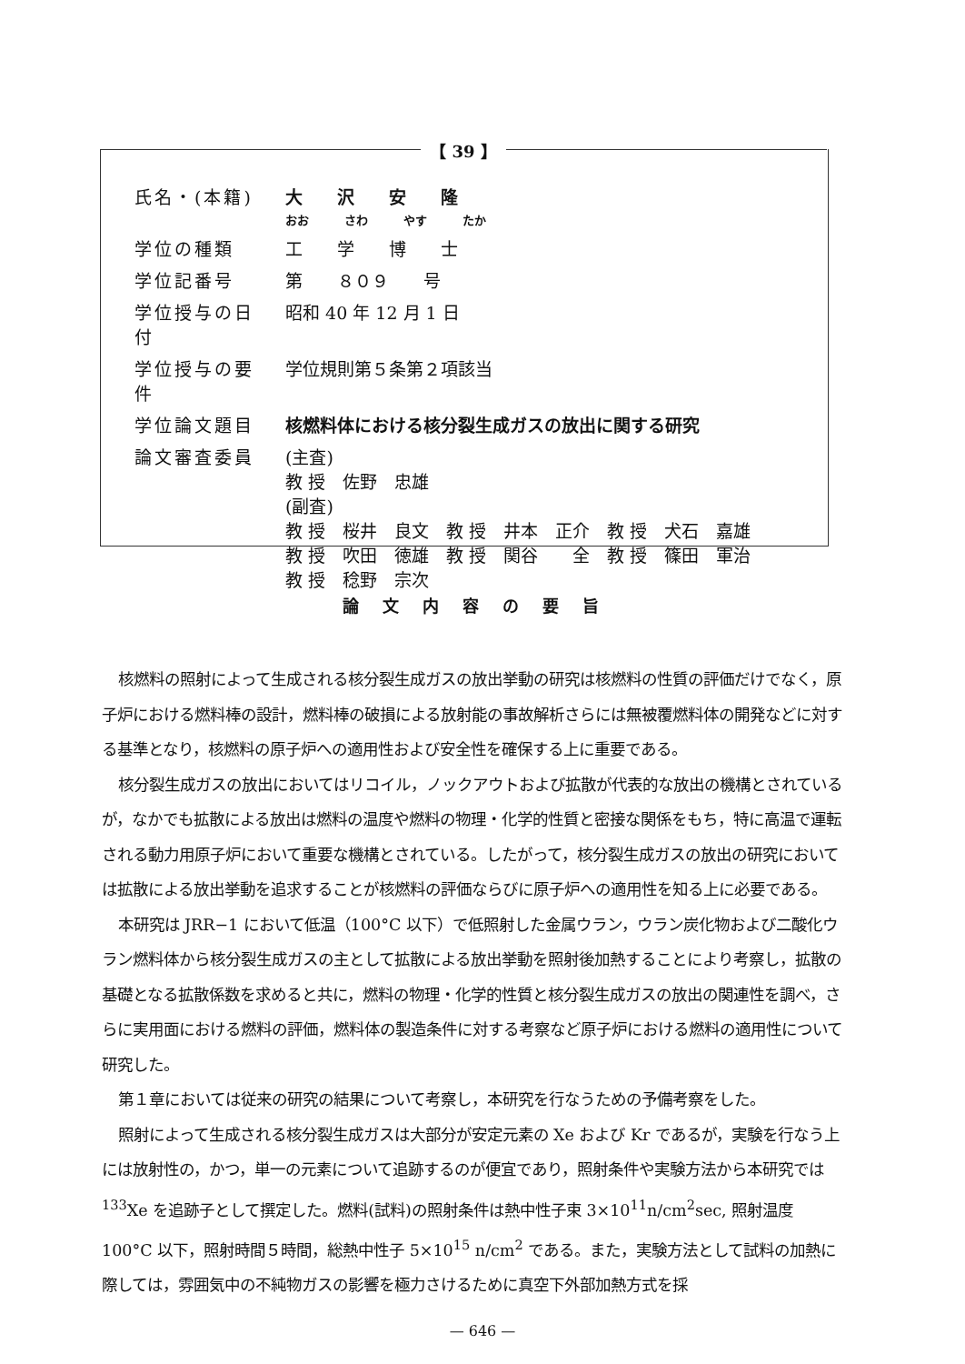【 39 】
| 氏名・(本籍) | 大 沢 安 隆 おお さわ やす たか |
| 学位の種類 | 工 学 博 士 |
| 学位記番号 | 第 ８０９ 号 |
| 学位授与の日付 | 昭和 40 年 12 月 1 日 |
| 学位授与の要件 | 学位規則第５条第２項該当 |
| 学位論文題目 | 核燃料体における核分裂生成ガスの放出に関する研究 |
| 論文審査委員 | (主査) 教 授 佐野 忠雄 (副査) 教 授 桜井 良文 教 授 井本 正介 教 授 犬石 嘉雄 教 授 吹田 徳雄 教 授 関谷 全 教 授 篠田 軍治 教 授 稔野 宗次 |
論文内容の要旨
核燃料の照射によって生成される核分裂生成ガスの放出挙動の研究は核燃料の性質の評価だけでなく，原子炉における燃料棒の設計，燃料棒の破損による放射能の事故解析さらには無被覆燃料体の開発などに対する基準となり，核燃料の原子炉への適用性および安全性を確保する上に重要である。
核分裂生成ガスの放出においてはリコイル，ノックアウトおよび拡散が代表的な放出の機構とされているが，なかでも拡散による放出は燃料の温度や燃料の物理・化学的性質と密接な関係をもち，特に高温で運転される動力用原子炉において重要な機構とされている。したがって，核分裂生成ガスの放出の研究においては拡散による放出挙動を追求することが核燃料の評価ならびに原子炉への適用性を知る上に必要である。
本研究は JRR−1 において低温（100°C 以下）で低照射した金属ウラン，ウラン炭化物および二酸化ウラン燃料体から核分裂生成ガスの主として拡散による放出挙動を照射後加熱することにより考察し，拡散の基礎となる拡散係数を求めると共に，燃料の物理・化学的性質と核分裂生成ガスの放出の関連性を調べ，さらに実用面における燃料の評価，燃料体の製造条件に対する考察など原子炉における燃料の適用性について研究した。
第１章においては従来の研究の結果について考察し，本研究を行なうための予備考察をした。
照射によって生成される核分裂生成ガスは大部分が安定元素の Xe および Kr であるが，実験を行なう上には放射性の，かつ，単一の元素について追跡するのが便宜であり，照射条件や実験方法から本研究では <sup>133</sup>Xe を追跡子として撰定した。燃料(試料)の照射条件は熱中性子束 3×10<sup>11</sup>n/cm<sup>2</sup>sec, 照射温度 100°C 以下，照射時間５時間，総熱中性子 5×10<sup>15</sup> n/cm<sup>2</sup> である。また，実験方法として試料の加熱に際しては，雰囲気中の不純物ガスの影響を極力さけるために真空下外部加熱方式を採
— 646 —